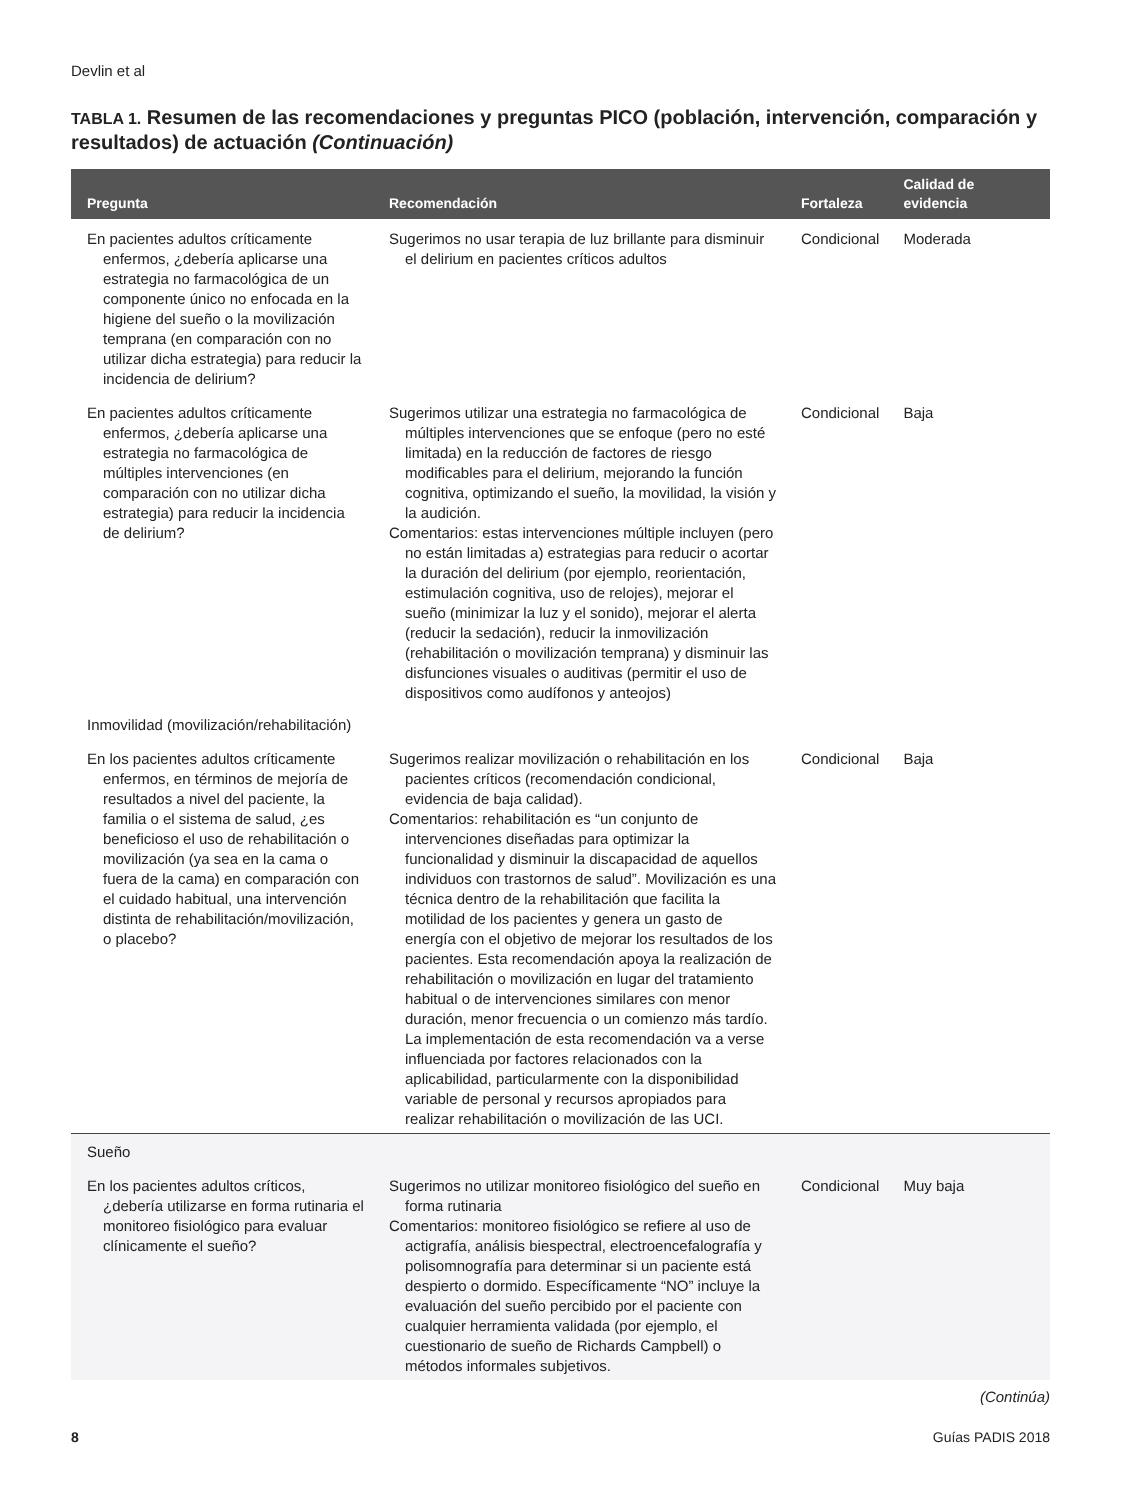Devlin et al
TABLA 1. Resumen de las recomendaciones y preguntas PICO (población, intervención, comparación y resultados) de actuación (Continuación)
| Pregunta | Recomendación | Fortaleza | Calidad de evidencia |
| --- | --- | --- | --- |
| En pacientes adultos críticamente enfermos, ¿debería aplicarse una estrategia no farmacológica de un componente único no enfocada en la higiene del sueño o la movilización temprana (en comparación con no utilizar dicha estrategia) para reducir la incidencia de delirium? | Sugerimos no usar terapia de luz brillante para disminuir el delirium en pacientes críticos adultos | Condicional | Moderada |
| En pacientes adultos críticamente enfermos, ¿debería aplicarse una estrategia no farmacológica de múltiples intervenciones (en comparación con no utilizar dicha estrategia) para reducir la incidencia de delirium? | Sugerimos utilizar una estrategia no farmacológica de múltiples intervenciones que se enfoque (pero no esté limitada) en la reducción de factores de riesgo modificables para el delirium, mejorando la función cognitiva, optimizando el sueño, la movilidad, la visión y la audición. Comentarios: estas intervenciones múltiple incluyen (pero no están limitadas a) estrategias para reducir o acortar la duración del delirium (por ejemplo, reorientación, estimulación cognitiva, uso de relojes), mejorar el sueño (minimizar la luz y el sonido), mejorar el alerta (reducir la sedación), reducir la inmovilización (rehabilitación o movilización temprana) y disminuir las disfunciones visuales o auditivas (permitir el uso de dispositivos como audífonos y anteojos) | Condicional | Baja |
| Inmovilidad (movilización/rehabilitación) | | | |
| En los pacientes adultos críticamente enfermos, en términos de mejoría de resultados a nivel del paciente, la familia o el sistema de salud, ¿es beneficioso el uso de rehabilitación o movilización (ya sea en la cama o fuera de la cama) en comparación con el cuidado habitual, una intervención distinta de rehabilitación/movilización, o placebo? | Sugerimos realizar movilización o rehabilitación en los pacientes críticos (recomendación condicional, evidencia de baja calidad). Comentarios: rehabilitación es “un conjunto de intervenciones diseñadas para optimizar la funcionalidad y disminuir la discapacidad de aquellos individuos con trastornos de salud”. Movilización es una técnica dentro de la rehabilitación que facilita la motilidad de los pacientes y genera un gasto de energía con el objetivo de mejorar los resultados de los pacientes. Esta recomendación apoya la realización de rehabilitación o movilización en lugar del tratamiento habitual o de intervenciones similares con menor duración, menor frecuencia o un comienzo más tardío. La implementación de esta recomendación va a verse influenciada por factores relacionados con la aplicabilidad, particularmente con la disponibilidad variable de personal y recursos apropiados para realizar rehabilitación o movilización de las UCI. | Condicional | Baja |
| Sueño | | | |
| En los pacientes adultos críticos, ¿debería utilizarse en forma rutinaria el monitoreo fisiológico para evaluar clínicamente el sueño? | Sugerimos no utilizar monitoreo fisiológico del sueño en forma rutinaria Comentarios: monitoreo fisiológico se refiere al uso de actigrafía, análisis biespectral, electroencefalografía y polisomnografía para determinar si un paciente está despierto o dormido. Específicamente “NO” incluye la evaluación del sueño percibido por el paciente con cualquier herramienta validada (por ejemplo, el cuestionario de sueño de Richards Campbell) o métodos informales subjetivos. | Condicional | Muy baja |
(Continúa)
8 Guías PADIS 2018